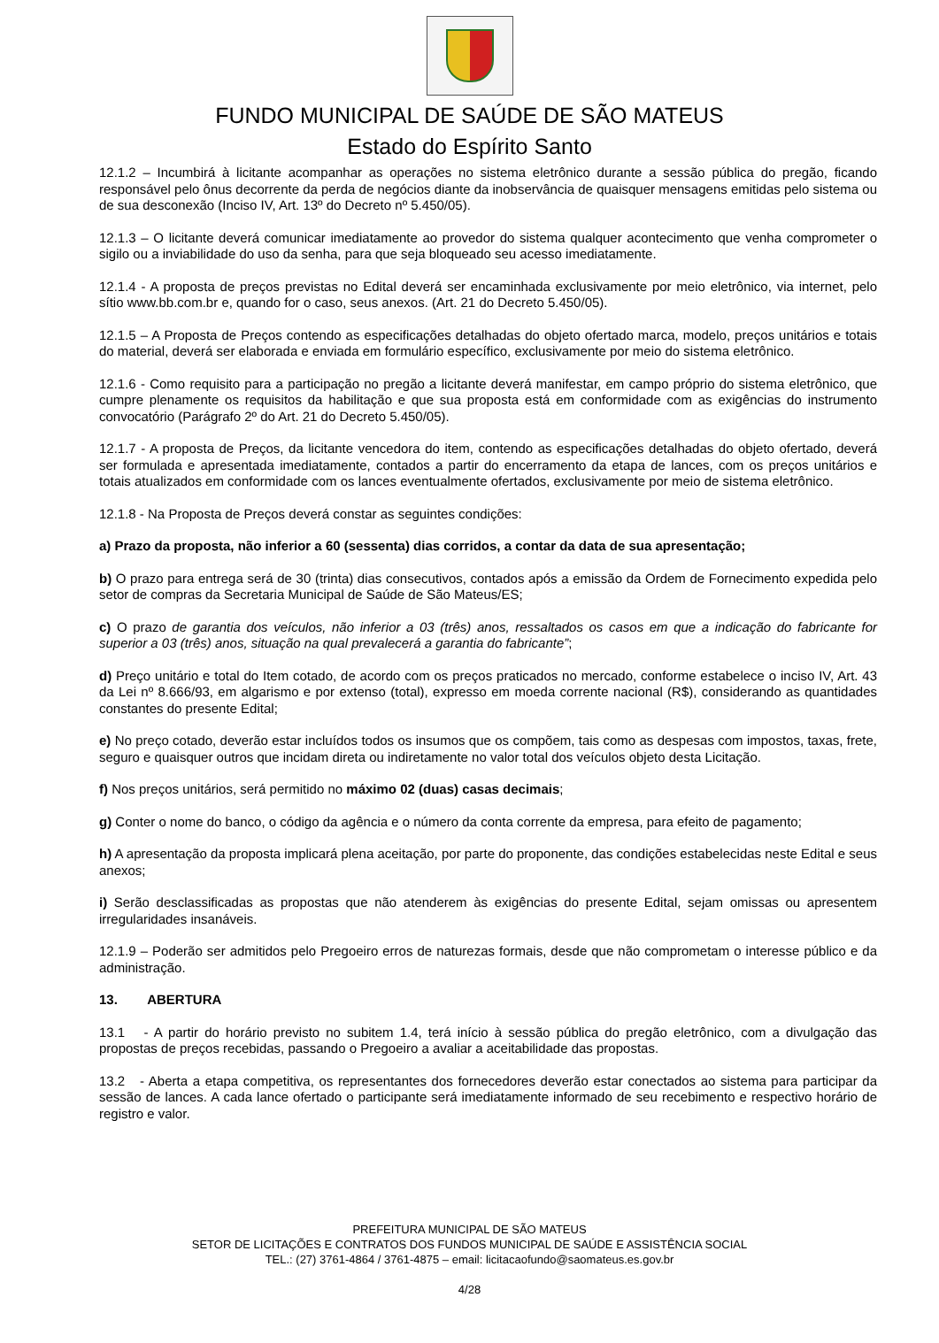FUNDO MUNICIPAL DE SAÚDE DE SÃO MATEUS
Estado do Espírito Santo
12.1.2 – Incumbirá à licitante acompanhar as operações no sistema eletrônico durante a sessão pública do pregão, ficando responsável pelo ônus decorrente da perda de negócios diante da inobservância de quaisquer mensagens emitidas pelo sistema ou de sua desconexão (Inciso IV, Art. 13º do Decreto nº 5.450/05).
12.1.3 – O licitante deverá comunicar imediatamente ao provedor do sistema qualquer acontecimento que venha comprometer o sigilo ou a inviabilidade do uso da senha, para que seja bloqueado seu acesso imediatamente.
12.1.4 - A proposta de preços previstas no Edital deverá ser encaminhada exclusivamente por meio eletrônico, via internet, pelo sítio www.bb.com.br e, quando for o caso, seus anexos. (Art. 21 do Decreto 5.450/05).
12.1.5 – A Proposta de Preços contendo as especificações detalhadas do objeto ofertado marca, modelo, preços unitários e totais do material, deverá ser elaborada e enviada em formulário específico, exclusivamente por meio do sistema eletrônico.
12.1.6 - Como requisito para a participação no pregão a licitante deverá manifestar, em campo próprio do sistema eletrônico, que cumpre plenamente os requisitos da habilitação e que sua proposta está em conformidade com as exigências do instrumento convocatório (Parágrafo 2º do Art. 21 do Decreto 5.450/05).
12.1.7 - A proposta de Preços, da licitante vencedora do item, contendo as especificações detalhadas do objeto ofertado, deverá ser formulada e apresentada imediatamente, contados a partir do encerramento da etapa de lances, com os preços unitários e totais atualizados em conformidade com os lances eventualmente ofertados, exclusivamente por meio de sistema eletrônico.
12.1.8 - Na Proposta de Preços deverá constar as seguintes condições:
a) Prazo da proposta, não inferior a 60 (sessenta) dias corridos, a contar da data de sua apresentação;
b) O prazo para entrega será de 30 (trinta) dias consecutivos, contados após a emissão da Ordem de Fornecimento expedida pelo setor de compras da Secretaria Municipal de Saúde de São Mateus/ES;
c) O prazo de garantia dos veículos, não inferior a 03 (três) anos, ressaltados os casos em que a indicação do fabricante for superior a 03 (três) anos, situação na qual prevalecerá a garantia do fabricante”;
d) Preço unitário e total do Item cotado, de acordo com os preços praticados no mercado, conforme estabelece o inciso IV, Art. 43 da Lei nº 8.666/93, em algarismo e por extenso (total), expresso em moeda corrente nacional (R$), considerando as quantidades constantes do presente Edital;
e) No preço cotado, deverão estar incluídos todos os insumos que os compõem, tais como as despesas com impostos, taxas, frete, seguro e quaisquer outros que incidam direta ou indiretamente no valor total dos veículos objeto desta Licitação.
f) Nos preços unitários, será permitido no máximo 02 (duas) casas decimais;
g) Conter o nome do banco, o código da agência e o número da conta corrente da empresa, para efeito de pagamento;
h) A apresentação da proposta implicará plena aceitação, por parte do proponente, das condições estabelecidas neste Edital e seus anexos;
i) Serão desclassificadas as propostas que não atenderem às exigências do presente Edital, sejam omissas ou apresentem irregularidades insanáveis.
12.1.9 – Poderão ser admitidos pelo Pregoeiro erros de naturezas formais, desde que não comprometam o interesse público e da administração.
13. ABERTURA
13.1 - A partir do horário previsto no subitem 1.4, terá início à sessão pública do pregão eletrônico, com a divulgação das propostas de preços recebidas, passando o Pregoeiro a avaliar a aceitabilidade das propostas.
13.2 - Aberta a etapa competitiva, os representantes dos fornecedores deverão estar conectados ao sistema para participar da sessão de lances. A cada lance ofertado o participante será imediatamente informado de seu recebimento e respectivo horário de registro e valor.
PREFEITURA MUNICIPAL DE SÃO MATEUS
SETOR DE LICITAÇÕES E CONTRATOS DOS FUNDOS MUNICIPAL DE SAÚDE E ASSISTÊNCIA SOCIAL
TEL.: (27) 3761-4864 / 3761-4875 – email: licitacaofundo@saomateus.es.gov.br
4/28